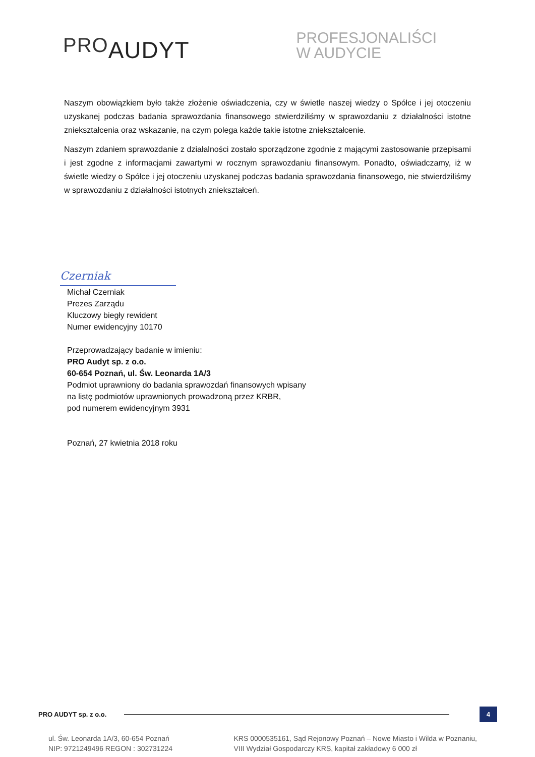PROAUDYT
PROFESJONALIŚCI
W AUDYCIE
Naszym obowiązkiem było także złożenie oświadczenia, czy w świetle naszej wiedzy o Spółce i jej otoczeniu uzyskanej podczas badania sprawozdania finansowego stwierdziliśmy w sprawozdaniu z działalności istotne zniekształcenia oraz wskazanie, na czym polega każde takie istotne zniekształcenie.
Naszym zdaniem sprawozdanie z działalności zostało sporządzone zgodnie z mającymi zastosowanie przepisami i jest zgodne z informacjami zawartymi w rocznym sprawozdaniu finansowym. Ponadto, oświadczamy, iż w świetle wiedzy o Spółce i jej otoczeniu uzyskanej podczas badania sprawozdania finansowego, nie stwierdziliśmy w sprawozdaniu z działalności istotnych zniekształceń.
Czerniak
Michał Czerniak
Prezes Zarządu
Kluczowy biegły rewident
Numer ewidencyjny 10170
Przeprowadzający badanie w imieniu:
PRO Audyt sp. z o.o.
60-654 Poznań, ul. Św. Leonarda 1A/3
Podmiot uprawniony do badania sprawozdań finansowych wpisany
na listę podmiotów uprawnionych prowadzoną przez KRBR,
pod numerem ewidencyjnym 3931
Poznań, 27 kwietnia 2018 roku
PRO AUDYT sp. z o.o.
4
ul. Św. Leonarda 1A/3, 60-654 Poznań
NIP: 9721249496 REGON : 302731224
KRS 0000535161, Sąd Rejonowy Poznań – Nowe Miasto i Wilda w Poznaniu,
VIII Wydział Gospodarczy KRS, kapitał zakładowy 6 000 zł